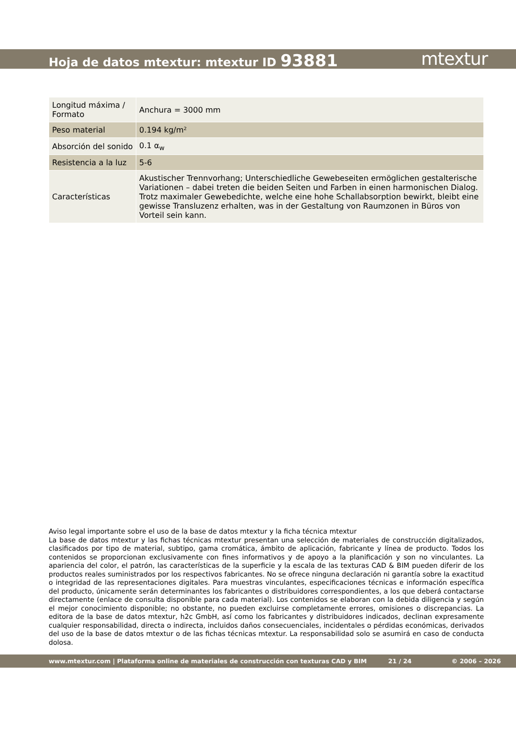Hoja de datos mtextur: mtextur ID 93881
mtextur
| Longitud máxima / Formato | Anchura = 3000 mm |
| Peso material | 0.194 kg/m² |
| Absorción del sonido | 0.1 α<sub>w</sub> |
| Resistencia a la luz | 5-6 |
| Características | Akustischer Trennvorhang; Unterschiedliche Gewebeseiten ermöglichen gestalterische Variationen – dabei treten die beiden Seiten und Farben in einen harmonischen Dialog. Trotz maximaler Gewebedichte, welche eine hohe Schallabsorption bewirkt, bleibt eine gewisse Transluzenz erhalten, was in der Gestaltung von Raumzonen in Büros von Vorteil sein kann. |
Aviso legal importante sobre el uso de la base de datos mtextur y la ficha técnica mtextur
La base de datos mtextur y las fichas técnicas mtextur presentan una selección de materiales de construcción digitalizados, clasificados por tipo de material, subtipo, gama cromática, ámbito de aplicación, fabricante y línea de producto. Todos los contenidos se proporcionan exclusivamente con fines informativos y de apoyo a la planificación y son no vinculantes. La apariencia del color, el patrón, las características de la superficie y la escala de las texturas CAD & BIM pueden diferir de los productos reales suministrados por los respectivos fabricantes. No se ofrece ninguna declaración ni garantía sobre la exactitud o integridad de las representaciones digitales. Para muestras vinculantes, especificaciones técnicas e información específica del producto, únicamente serán determinantes los fabricantes o distribuidores correspondientes, a los que deberá contactarse directamente (enlace de consulta disponible para cada material). Los contenidos se elaboran con la debida diligencia y según el mejor conocimiento disponible; no obstante, no pueden excluirse completamente errores, omisiones o discrepancias. La editora de la base de datos mtextur, h2c GmbH, así como los fabricantes y distribuidores indicados, declinan expresamente cualquier responsabilidad, directa o indirecta, incluidos daños consecuenciales, incidentales o pérdidas económicas, derivados del uso de la base de datos mtextur o de las fichas técnicas mtextur. La responsabilidad solo se asumirá en caso de conducta dolosa.
www.mtextur.com | Plataforma online de materiales de construcción con texturas CAD y BIM 21 / 24 © 2006 – 2026